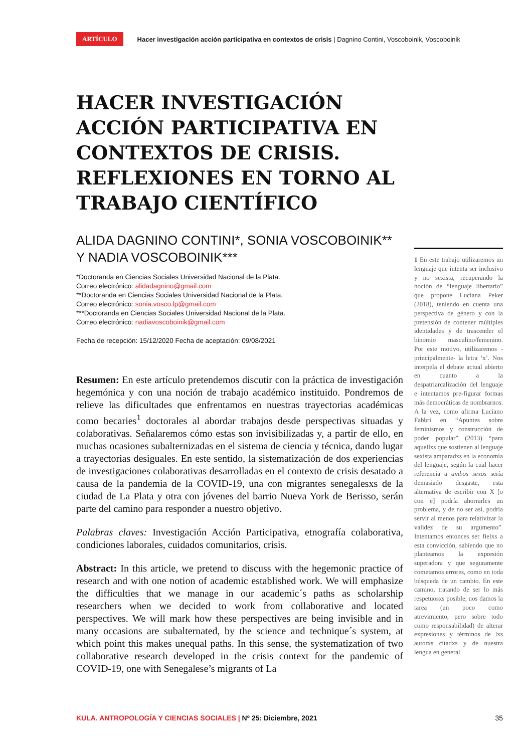ARTÍCULO Hacer investigación acción participativa en contextos de crisis | Dagnino Contini, Voscoboinik, Voscoboinik
HACER INVESTIGACIÓN ACCIÓN PARTICIPATIVA EN CONTEXTOS DE CRISIS. REFLEXIONES EN TORNO AL TRABAJO CIENTÍFICO
ALIDA DAGNINO CONTINI*, SONIA VOSCOBOINIK** Y NADIA VOSCOBOINIK***
*Doctoranda en Ciencias Sociales Universidad Nacional de la Plata.
Correo electrónico: alidadagnino@gmail.com
**Doctoranda en Ciencias Sociales Universidad Nacional de la Plata.
Correo electrónico: sonia.vosco.lp@gmail.com
***Doctoranda en Ciencias Sociales Universidad Nacional de la Plata.
Correo electrónico: nadiavoscoboinik@gmail.com
Fecha de recepción: 15/12/2020 Fecha de aceptación: 09/08/2021
Resumen: En este artículo pretendemos discutir con la práctica de investigación hegemónica y con una noción de trabajo académico instituido. Pondremos de relieve las dificultades que enfrentamos en nuestras trayectorias académicas como becaries<sup>1</sup> doctorales al abordar trabajos desde perspectivas situadas y colaborativas. Señalaremos cómo estas son invisibilizadas y, a partir de ello, en muchas ocasiones subalternizadas en el sistema de ciencia y técnica, dando lugar a trayectorias desiguales. En este sentido, la sistematización de dos experiencias de investigaciones colaborativas desarrolladas en el contexto de crisis desatado a causa de la pandemia de la COVID-19, una con migrantes senegalesxs de la ciudad de La Plata y otra con jóvenes del barrio Nueva York de Berisso, serán parte del camino para responder a nuestro objetivo.
Palabras claves: Investigación Acción Participativa, etnografía colaborativa, condiciones laborales, cuidados comunitarios, crisis.
Abstract: In this article, we pretend to discuss with the hegemonic practice of research and with one notion of academic established work. We will emphasize the difficulties that we manage in our academic´s paths as scholarship researchers when we decided to work from collaborative and located perspectives. We will mark how these perspectives are being invisible and in many occasions are subalternated, by the science and technique´s system, at which point this makes unequal paths. In this sense, the systematization of two collaborative research developed in the crisis context for the pandemic of COVID-19, one with Senegalese’s migrants of La
1 En este trabajo utilizaremos un lenguaje que intenta ser inclusivo y no sexista, recuperando la noción de “lenguaje libertario” que propone Luciana Peker (2018), teniendo en cuenta una perspectiva de género y con la pretensión de contener múltiples identidades y de trascender el binomio masculino/femenino. Por este motivo, utilizaremos -principalmente- la letra ‘x’. Nos interpela el debate actual abierto en cuanto a la despatriarcalización del lenguaje e intentamos pre-figurar formas más democráticas de nombrarnos. A la vez, como afirma Luciano Fabbri en “Apuntes sobre feminismos y construcción de poder popular” (2013) “para aquellxs que sostienen al lenguaje sexista amparadxs en la economía del lenguaje, según la cual hacer referencia a ambos sexos sería demasiado desgaste, esta alternativa de escribir con X [o con e] podría ahorrarles un problema, y de no ser así, podría servir al menos para relativizar la validez de su argumento”. Intentamos entonces ser fielxs a esta convicción, sabiendo que no planteamos la expresión superadora y que seguramente cometamos errores, como en toda búsqueda de un cambio. En este camino, tratando de ser lo más respetuosxs posible, nos damos la tarea (un poco como atrevimiento, pero sobre todo como responsabilidad) de alterar expresiones y términos de lxs autorxs citadxs y de nuestra lengua en general.
KULA. ANTROPOLOGÍA Y CIENCIAS SOCIALES | Nº 25: Diciembre, 2021 35